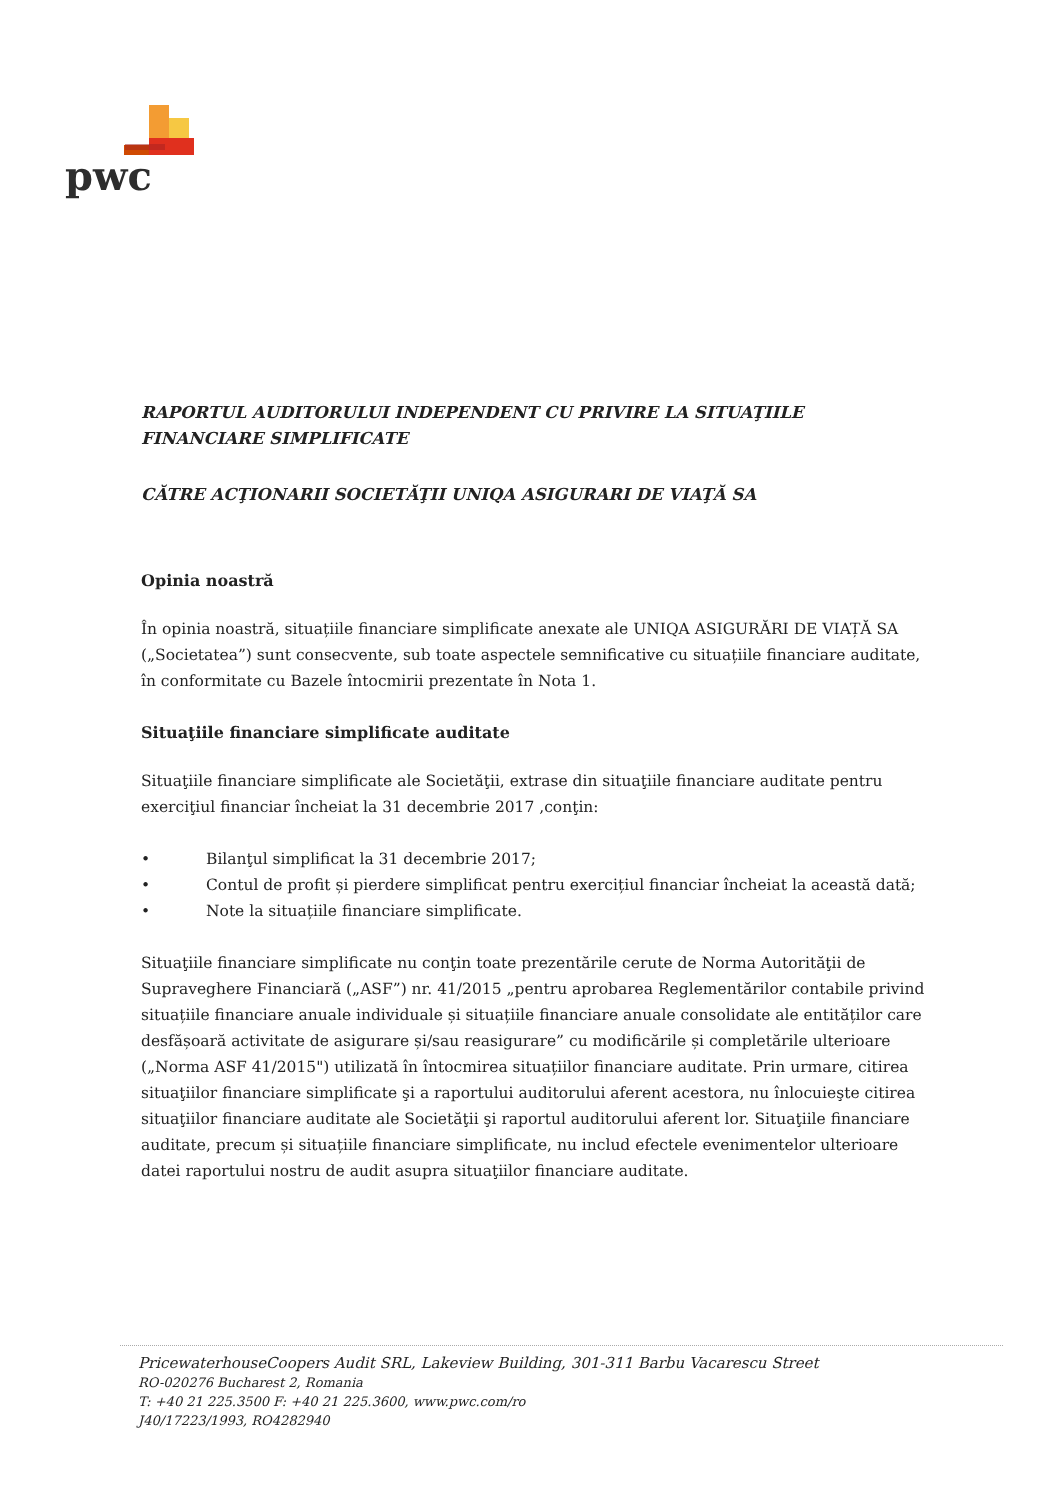pwc
RAPORTUL AUDITORULUI INDEPENDENT CU PRIVIRE LA SITUAŢIILE FINANCIARE SIMPLIFICATE
CĂTRE ACŢIONARII SOCIETĂŢII UNIQA ASIGURARI DE VIAŢĂ SA
Opinia noastră
În opinia noastră, situațiile financiare simplificate anexate ale UNIQA ASIGURĂRI DE VIAȚĂ SA („Societatea”) sunt consecvente, sub toate aspectele semnificative cu situațiile financiare auditate, în conformitate cu Bazele întocmirii prezentate în Nota 1.
Situaţiile financiare simplificate auditate
Situaţiile financiare simplificate ale Societăţii, extrase din situaţiile financiare auditate pentru exerciţiul financiar încheiat la 31 decembrie 2017 ,conţin:
• Bilanţul simplificat la 31 decembrie 2017;
• Contul de profit și pierdere simplificat pentru exercițiul financiar încheiat la această dată;
• Note la situațiile financiare simplificate.
Situaţiile financiare simplificate nu conţin toate prezentările cerute de Norma Autorităţii de Supraveghere Financiară („ASF”) nr. 41/2015 „pentru aprobarea Reglementărilor contabile privind situațiile financiare anuale individuale și situațiile financiare anuale consolidate ale entităților care desfășoară activitate de asigurare și/sau reasigurare” cu modificările și completările ulterioare („Norma ASF 41/2015") utilizată în întocmirea situațiilor financiare auditate. Prin urmare, citirea situaţiilor financiare simplificate şi a raportului auditorului aferent acestora, nu înlocuieşte citirea situaţiilor financiare auditate ale Societăţii şi raportul auditorului aferent lor. Situaţiile financiare auditate, precum și situațiile financiare simplificate, nu includ efectele evenimentelor ulterioare datei raportului nostru de audit asupra situaţiilor financiare auditate.
PricewaterhouseCoopers Audit SRL, Lakeview Building, 301-311 Barbu Vacarescu Street
RO-020276 Bucharest 2, Romania
T: +40 21 225.3500 F: +40 21 225.3600, www.pwc.com/ro
J40/17223/1993, RO4282940